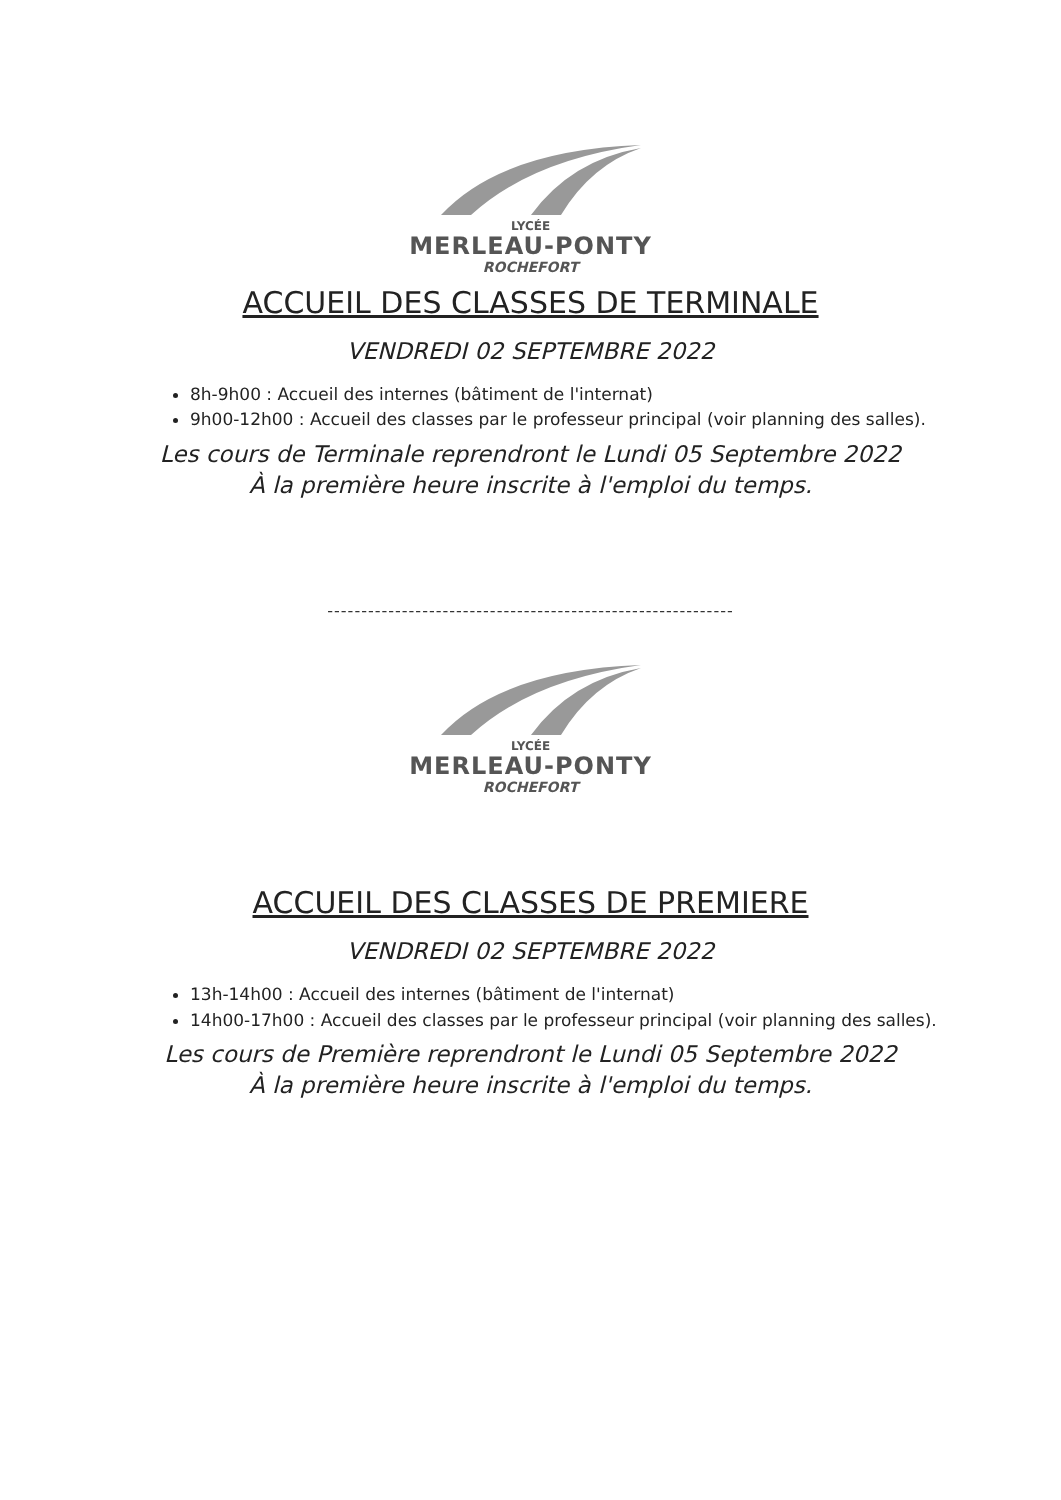LYCÉE
MERLEAU-PONTY
ROCHEFORT
ACCUEIL DES CLASSES DE TERMINALE
VENDREDI 02 SEPTEMBRE 2022
8h-9h00 : Accueil des internes (bâtiment de l'internat)
9h00-12h00 : Accueil des classes par le professeur principal (voir planning des salles).
Les cours de Terminale reprendront le Lundi 05 Septembre 2022
À la première heure inscrite à l'emploi du temps.
------------------------------------------------------------
LYCÉE
MERLEAU-PONTY
ROCHEFORT
ACCUEIL DES CLASSES DE PREMIERE
VENDREDI 02 SEPTEMBRE 2022
13h-14h00 : Accueil des internes (bâtiment de l'internat)
14h00-17h00 : Accueil des classes par le professeur principal (voir planning des salles).
Les cours de Première reprendront le Lundi 05 Septembre 2022
À la première heure inscrite à l'emploi du temps.